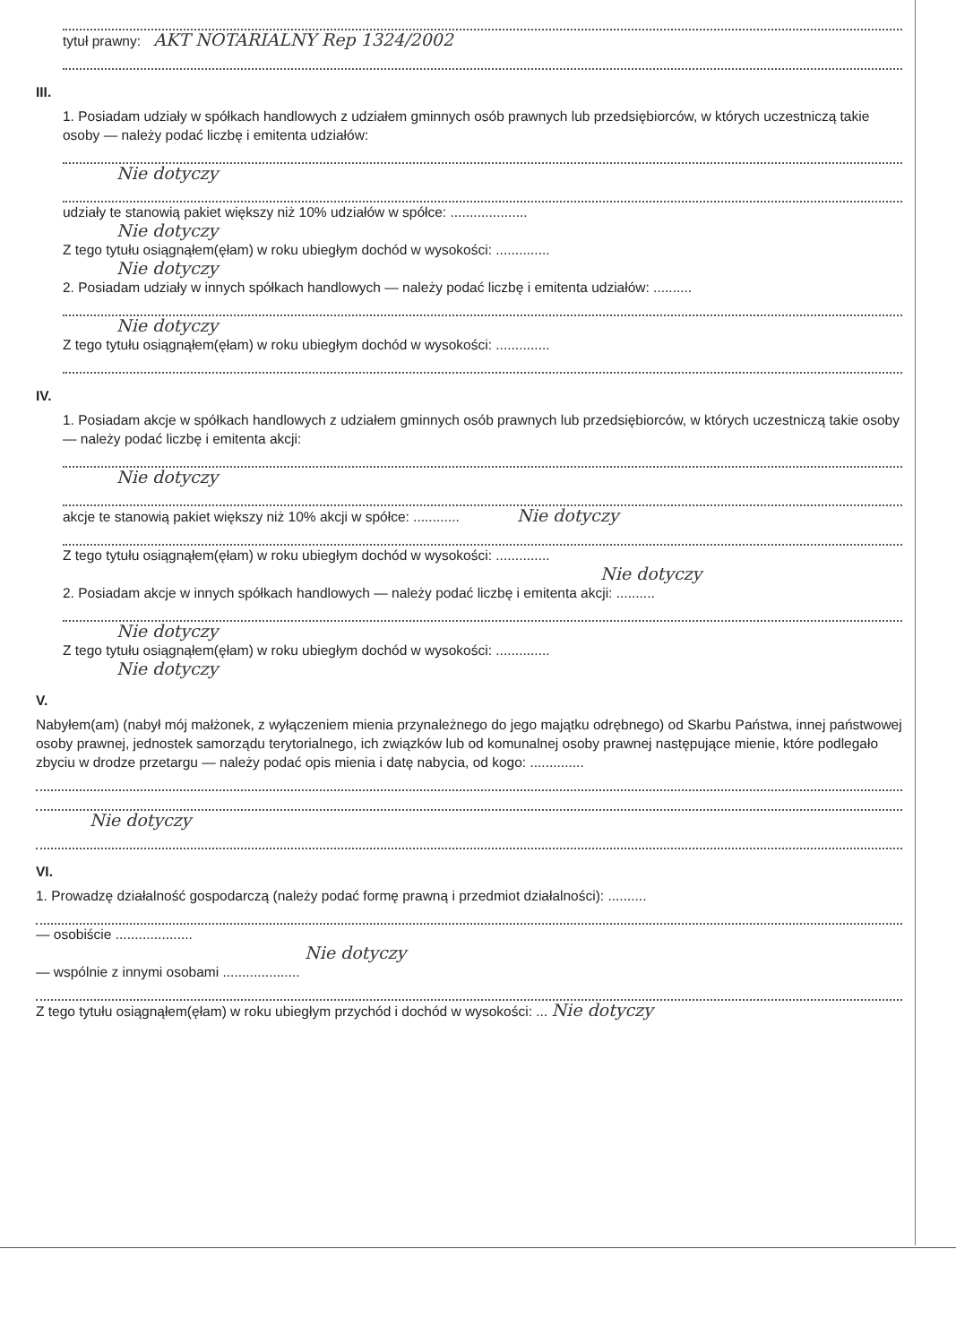tytuł prawny: AKT NOTARIALNY Rep 1324/2002
III.
1. Posiadam udziały w spółkach handlowych z udziałem gminnych osób prawnych lub przedsiębiorców, w których uczestniczą takie osoby — należy podać liczbę i emitenta udziałów:
Nie dotyczy
udziały te stanowią pakiet większy niż 10% udziałów w spółce: ....................
Nie dotyczy
Z tego tytułu osiągnąłem(ęłam) w roku ubiegłym dochód w wysokości: ..............
Nie dotyczy
2. Posiadam udziały w innych spółkach handlowych — należy podać liczbę i emitenta udziałów: ..........
Nie dotyczy
Z tego tytułu osiągnąłem(ęłam) w roku ubiegłym dochód w wysokości: ..............
IV.
1. Posiadam akcje w spółkach handlowych z udziałem gminnych osób prawnych lub przedsiębiorców, w których uczestniczą takie osoby — należy podać liczbę i emitenta akcji:
Nie dotyczy
akcje te stanowią pakiet większy niż 10% akcji w spółce: ............ Nie dotyczy
Z tego tytułu osiągnąłem(ęłam) w roku ubiegłym dochód w wysokości: ..............
Nie dotyczy
2. Posiadam akcje w innych spółkach handlowych — należy podać liczbę i emitenta akcji: ..........
Nie dotyczy
Z tego tytułu osiągnąłem(ęłam) w roku ubiegłym dochód w wysokości: ..............
Nie dotyczy
V.
Nabyłem(am) (nabył mój małżonek, z wyłączeniem mienia przynależnego do jego majątku odrębnego) od Skarbu Państwa, innej państwowej osoby prawnej, jednostek samorządu terytorialnego, ich związków lub od komunalnej osoby prawnej następujące mienie, które podlegało zbyciu w drodze przetargu — należy podać opis mienia i datę nabycia, od kogo: ..............
Nie dotyczy
VI.
1. Prowadzę działalność gospodarczą (należy podać formę prawną i przedmiot działalności): ..........
— osobiście ....................
Nie dotyczy
— wspólnie z innymi osobami ....................
Z tego tytułu osiągnąłem(ęłam) w roku ubiegłym przychód i dochód w wysokości: ... Nie dotyczy